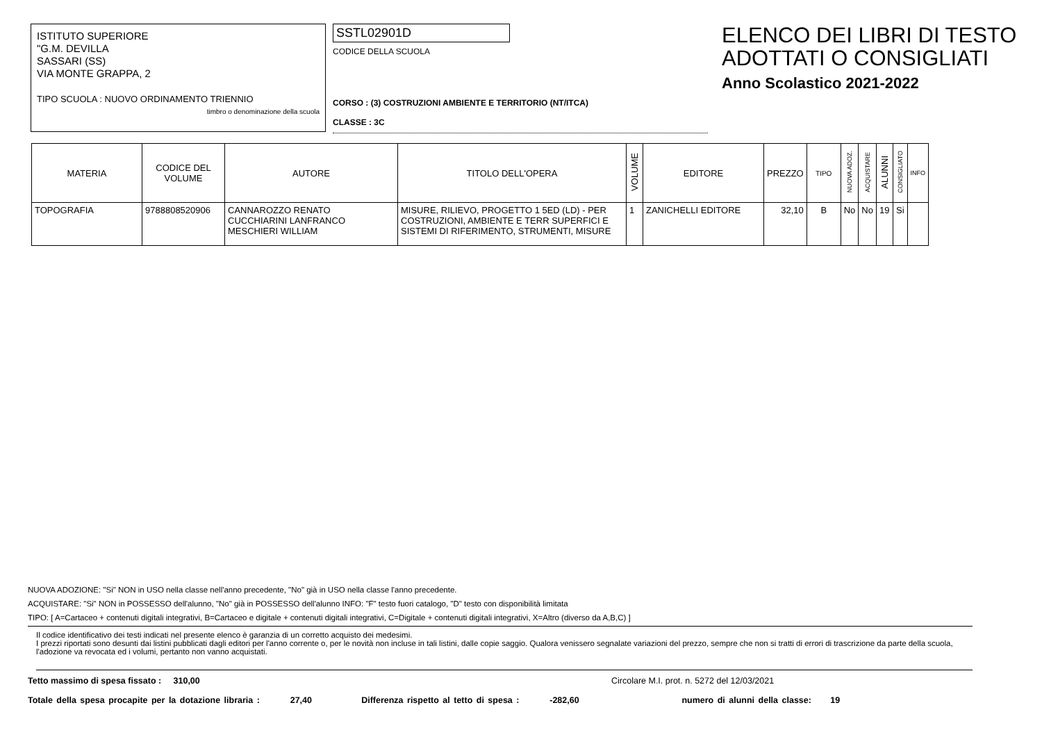ISTITUTO SUPERIORE
"G.M. DEVILLA
SASSARI (SS)
VIA MONTE GRAPPA, 2
TIPO SCUOLA : NUOVO ORDINAMENTO TRIENNIO
timbro o denominazione della scuola
SSTL02901D
CODICE DELLA SCUOLA
CORSO : (3) COSTRUZIONI AMBIENTE E TERRITORIO (NT/ITCA)
CLASSE : 3C
ELENCO DEI LIBRI DI TESTO
ADOTTATI O CONSIGLIATI
Anno Scolastico 2021-2022
| MATERIA | CODICE DEL VOLUME | AUTORE | TITOLO DELL'OPERA | VOLUME | EDITORE | PREZZO | TIPO | NUOVA ADOZ. | ACQUISTARE | ALUNNI | CONSIGLIATO | INFO |
| --- | --- | --- | --- | --- | --- | --- | --- | --- | --- | --- | --- | --- |
| TOPOGRAFIA | 9788808520906 | CANNAROZZO RENATO CUCCHIARINI LANFRANCO MESCHIERI WILLIAM | MISURE, RILIEVO, PROGETTO 1 5ED (LD) - PER COSTRUZIONI, AMBIENTE E TERR SUPERFICI E SISTEMI DI RIFERIMENTO, STRUMENTI, MISURE | 1 | ZANICHELLI EDITORE | 32,10 | B | No | No | 19 | Si | |
NUOVA ADOZIONE: "Si" NON in USO nella classe nell'anno precedente, "No" già in USO nella classe l'anno precedente.
ACQUISTARE: "Si" NON in POSSESSO dell'alunno, "No" già in POSSESSO dell'alunno INFO: "F" testo fuori catalogo, "D" testo con disponibilità limitata
TIPO: [ A=Cartaceo + contenuti digitali integrativi, B=Cartaceo e digitale + contenuti digitali integrativi, C=Digitale + contenuti digitali integrativi, X=Altro (diverso da A,B,C) ]
Il codice identificativo dei testi indicati nel presente elenco è garanzia di un corretto acquisto dei medesimi.
I prezzi riportati sono desunti dai listini pubblicati dagli editori per l'anno corrente o, per le novità non incluse in tali listini, dalle copie saggio. Qualora venissero segnalate variazioni del prezzo, sempre che non si tratti di errori di trascrizione da parte della scuola, l'adozione va revocata ed i volumi, pertanto non vanno acquistati.
Tetto massimo di spesa fissato : 310,00 Circolare M.I. prot. n. 5272 del 12/03/2021
Totale della spesa procapite per la dotazione libraria : 27,40 Differenza rispetto al tetto di spesa : -282,60 numero di alunni della classe: 19